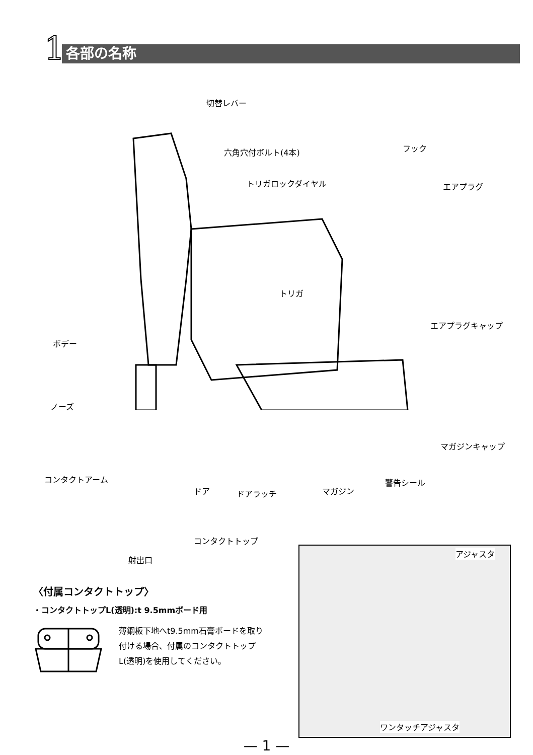1 各部の名称
切替レバー
六角穴付ボルト(4本) フック
トリガロックダイヤル エアプラグ
トリガ
エアプラグキャップ
ボデー
ノーズ
マガジンキャップ
コンタクトアーム 警告シール
ドア ドアラッチ マガジン
コンタクトトップ
射出口
〈付属コンタクトトップ〉
・コンタクトトップL(透明):t 9.5mmボード用
薄鋼板下地へt9.5mm石膏ボードを取り付ける場合、付属のコンタクトトップL(透明)を使用してください。
アジャスタ
ワンタッチアジャスタ
— 1 —